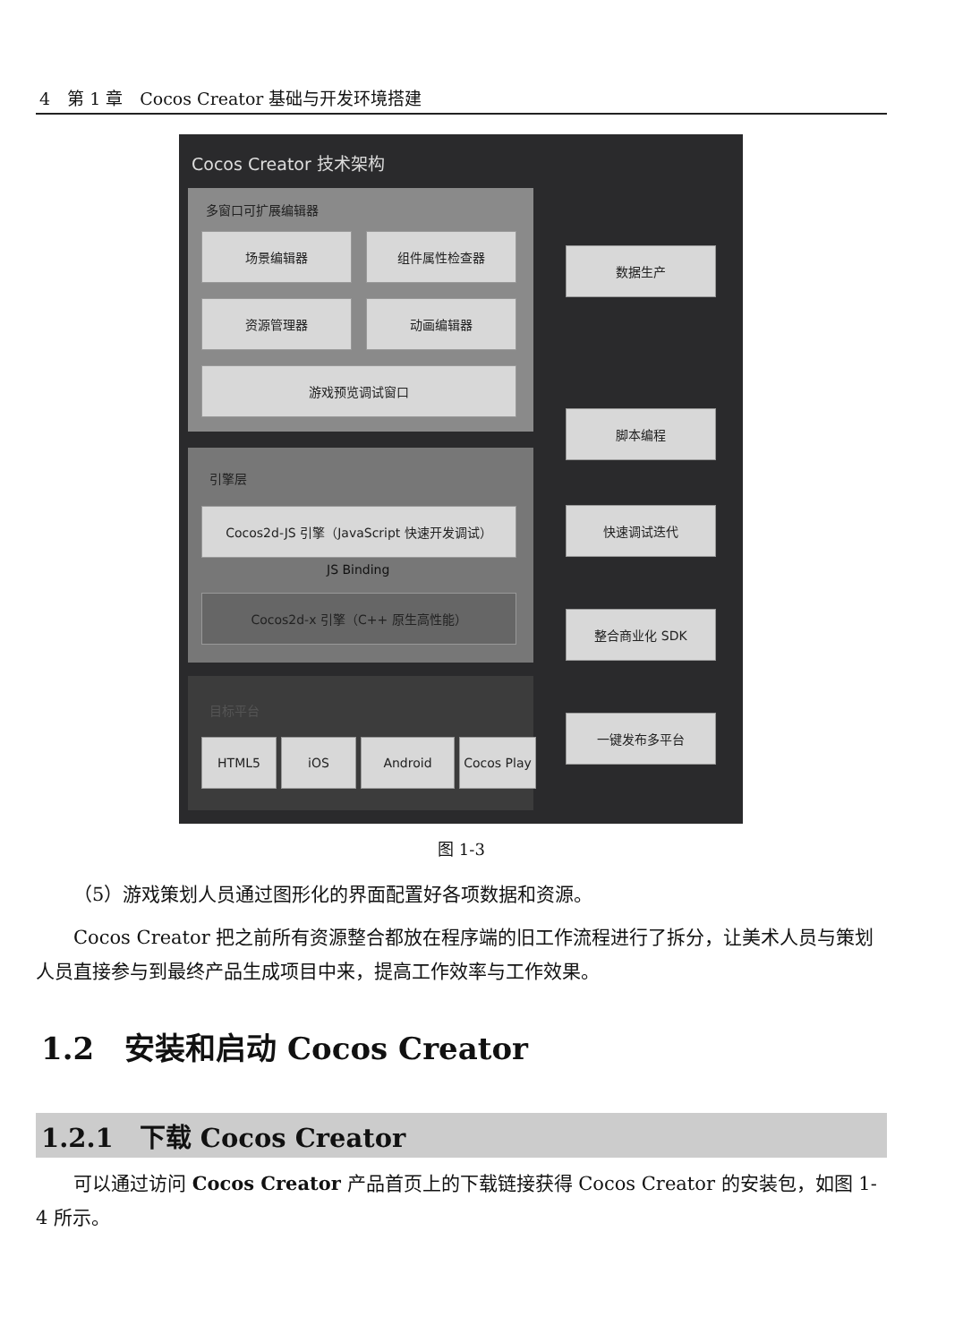4　第 1 章　Cocos Creator 基础与开发环境搭建
Cocos Creator 技术架构
多窗口可扩展编辑器
场景编辑器 组件属性检查器
资源管理器 动画编辑器
游戏预览调试窗口
引擎层
Cocos2d-JS 引擎（JavaScript 快速开发调试）
JS Binding
Cocos2d-x 引擎（C++ 原生高性能）
目标平台
HTML5 iOS Android Cocos Play
数据生产
脚本编程
快速调试迭代
整合商业化 SDK
一键发布多平台
图 1-3
（5）游戏策划人员通过图形化的界面配置好各项数据和资源。
Cocos Creator 把之前所有资源整合都放在程序端的旧工作流程进行了拆分，让美术人员与策划人员直接参与到最终产品生成项目中来，提高工作效率与工作效果。
1.2　安装和启动 Cocos Creator
1.2.1　下载 Cocos Creator
可以通过访问 Cocos Creator 产品首页上的下载链接获得 Cocos Creator 的安装包，如图 1-4 所示。